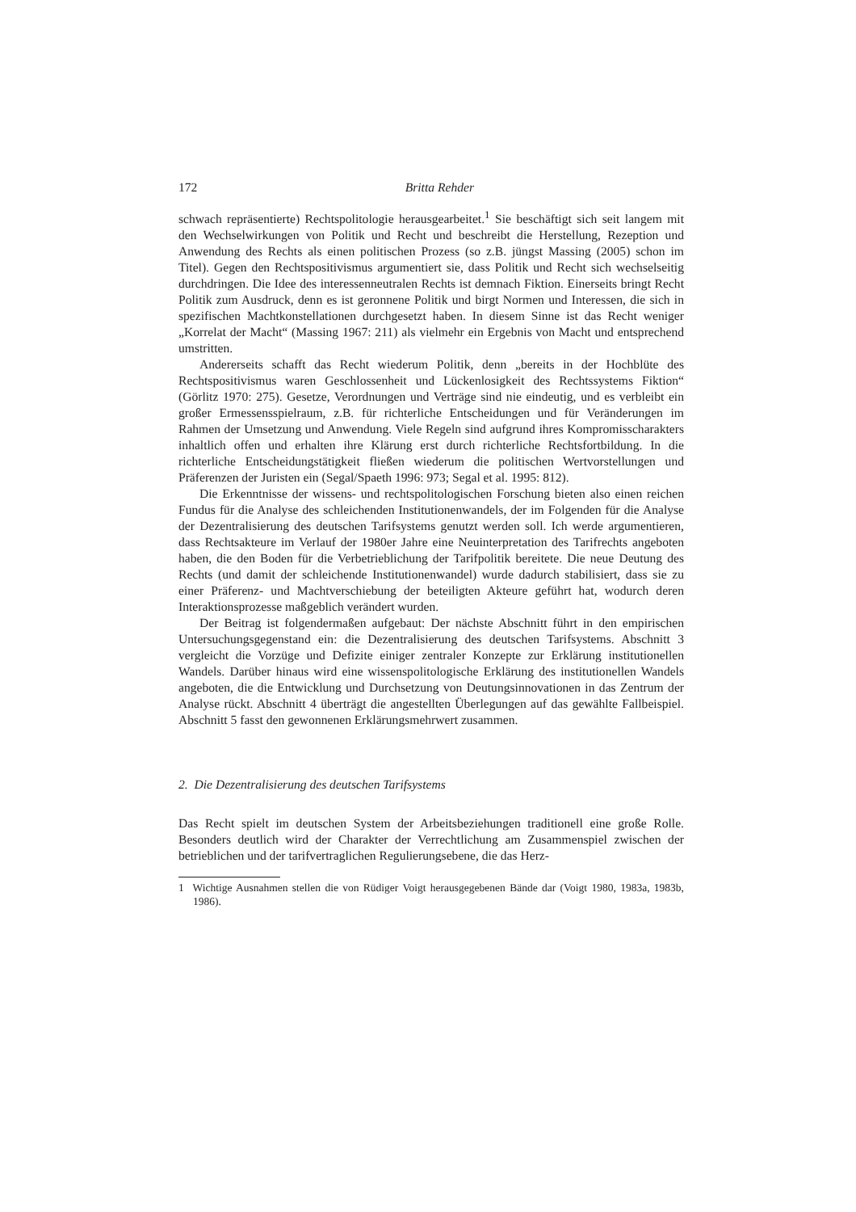172 Britta Rehder
schwach repräsentierte) Rechtspolitologie herausgearbeitet.<sup>1</sup> Sie beschäftigt sich seit langem mit den Wechselwirkungen von Politik und Recht und beschreibt die Herstellung, Rezeption und Anwendung des Rechts als einen politischen Prozess (so z.B. jüngst Massing (2005) schon im Titel). Gegen den Rechtspositivismus argumentiert sie, dass Politik und Recht sich wechselseitig durchdringen. Die Idee des interessenneutralen Rechts ist demnach Fiktion. Einerseits bringt Recht Politik zum Ausdruck, denn es ist geronnene Politik und birgt Normen und Interessen, die sich in spezifischen Machtkonstellationen durchgesetzt haben. In diesem Sinne ist das Recht weniger „Korrelat der Macht“ (Massing 1967: 211) als vielmehr ein Ergebnis von Macht und entsprechend umstritten.
Andererseits schafft das Recht wiederum Politik, denn „bereits in der Hochblüte des Rechtspositivismus waren Geschlossenheit und Lückenlosigkeit des Rechtssystems Fiktion“ (Görlitz 1970: 275). Gesetze, Verordnungen und Verträge sind nie eindeutig, und es verbleibt ein großer Ermessensspielraum, z.B. für richterliche Entscheidungen und für Veränderungen im Rahmen der Umsetzung und Anwendung. Viele Regeln sind aufgrund ihres Kompromisscharakters inhaltlich offen und erhalten ihre Klärung erst durch richterliche Rechtsfortbildung. In die richterliche Entscheidungstätigkeit fließen wiederum die politischen Wertvorstellungen und Präferenzen der Juristen ein (Segal/Spaeth 1996: 973; Segal et al. 1995: 812).
Die Erkenntnisse der wissens- und rechtspolitologischen Forschung bieten also einen reichen Fundus für die Analyse des schleichenden Institutionenwandels, der im Folgenden für die Analyse der Dezentralisierung des deutschen Tarifsystems genutzt werden soll. Ich werde argumentieren, dass Rechtsakteure im Verlauf der 1980er Jahre eine Neuinterpretation des Tarifrechts angeboten haben, die den Boden für die Verbetrieblichung der Tarifpolitik bereitete. Die neue Deutung des Rechts (und damit der schleichende Institutionenwandel) wurde dadurch stabilisiert, dass sie zu einer Präferenz- und Machtverschiebung der beteiligten Akteure geführt hat, wodurch deren Interaktionsprozesse maßgeblich verändert wurden.
Der Beitrag ist folgendermaßen aufgebaut: Der nächste Abschnitt führt in den empirischen Untersuchungsgegenstand ein: die Dezentralisierung des deutschen Tarifsystems. Abschnitt 3 vergleicht die Vorzüge und Defizite einiger zentraler Konzepte zur Erklärung institutionellen Wandels. Darüber hinaus wird eine wissenspolitologische Erklärung des institutionellen Wandels angeboten, die die Entwicklung und Durchsetzung von Deutungsinnovationen in das Zentrum der Analyse rückt. Abschnitt 4 überträgt die angestellten Überlegungen auf das gewählte Fallbeispiel. Abschnitt 5 fasst den gewonnenen Erklärungsmehrwert zusammen.
2. Die Dezentralisierung des deutschen Tarifsystems
Das Recht spielt im deutschen System der Arbeitsbeziehungen traditionell eine große Rolle. Besonders deutlich wird der Charakter der Verrechtlichung am Zusammenspiel zwischen der betrieblichen und der tarifvertraglichen Regulierungsebene, die das Herz-
1 Wichtige Ausnahmen stellen die von Rüdiger Voigt herausgegebenen Bände dar (Voigt 1980, 1983a, 1983b, 1986).